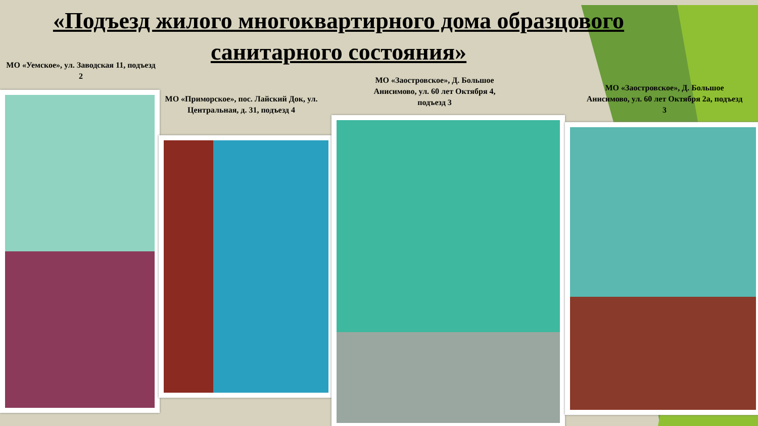«Подъезд жилого многоквартирного дома образцового санитарного состояния»
МО «Уемское», ул. Заводская 11, подъезд 2
МО «Приморское», пос. Лайский Док, ул. Центральная, д. 31, подъезд 4
МО «Заостровское», Д. Большое Анисимово, ул. 60 лет Октября 4, подъезд 3
МО «Заостровское», Д. Большое Анисимово, ул. 60 лет Октября 2а, подъезд 3